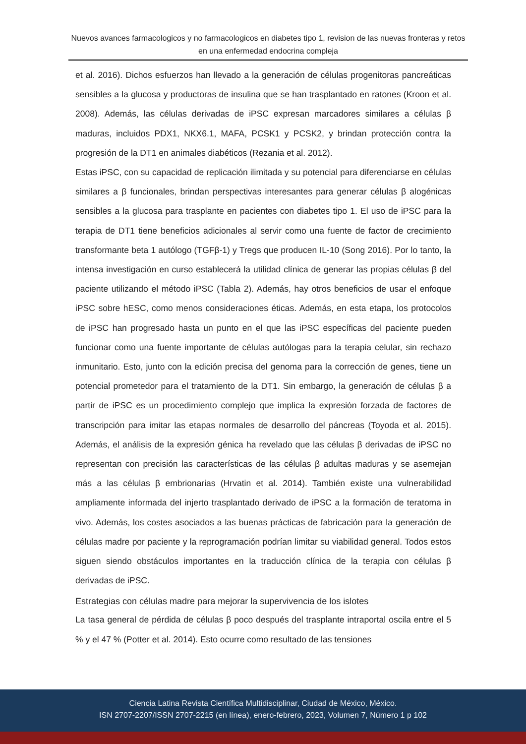Nuevos avances farmacologicos y no farmacologicos en diabetes tipo 1, revision de las nuevas fronteras y retos en una enfermedad endocrina compleja
et al. 2016). Dichos esfuerzos han llevado a la generación de células progenitoras pancreáticas sensibles a la glucosa y productoras de insulina que se han trasplantado en ratones (Kroon et al. 2008). Además, las células derivadas de iPSC expresan marcadores similares a células β maduras, incluidos PDX1, NKX6.1, MAFA, PCSK1 y PCSK2, y brindan protección contra la progresión de la DT1 en animales diabéticos (Rezania et al. 2012).
Estas iPSC, con su capacidad de replicación ilimitada y su potencial para diferenciarse en células similares a β funcionales, brindan perspectivas interesantes para generar células β alogénicas sensibles a la glucosa para trasplante en pacientes con diabetes tipo 1. El uso de iPSC para la terapia de DT1 tiene beneficios adicionales al servir como una fuente de factor de crecimiento transformante beta 1 autólogo (TGFβ-1) y Tregs que producen IL-10 (Song 2016). Por lo tanto, la intensa investigación en curso establecerá la utilidad clínica de generar las propias células β del paciente utilizando el método iPSC (Tabla 2). Además, hay otros beneficios de usar el enfoque iPSC sobre hESC, como menos consideraciones éticas. Además, en esta etapa, los protocolos de iPSC han progresado hasta un punto en el que las iPSC específicas del paciente pueden funcionar como una fuente importante de células autólogas para la terapia celular, sin rechazo inmunitario. Esto, junto con la edición precisa del genoma para la corrección de genes, tiene un potencial prometedor para el tratamiento de la DT1. Sin embargo, la generación de células β a partir de iPSC es un procedimiento complejo que implica la expresión forzada de factores de transcripción para imitar las etapas normales de desarrollo del páncreas (Toyoda et al. 2015). Además, el análisis de la expresión génica ha revelado que las células β derivadas de iPSC no representan con precisión las características de las células β adultas maduras y se asemejan más a las células β embrionarias (Hrvatin et al. 2014). También existe una vulnerabilidad ampliamente informada del injerto trasplantado derivado de iPSC a la formación de teratoma in vivo. Además, los costes asociados a las buenas prácticas de fabricación para la generación de células madre por paciente y la reprogramación podrían limitar su viabilidad general. Todos estos siguen siendo obstáculos importantes en la traducción clínica de la terapia con células β derivadas de iPSC.
Estrategias con células madre para mejorar la supervivencia de los islotes
La tasa general de pérdida de células β poco después del trasplante intraportal oscila entre el 5 % y el 47 % (Potter et al. 2014). Esto ocurre como resultado de las tensiones
Ciencia Latina Revista Científica Multidisciplinar, Ciudad de México, México.
ISN 2707-2207/ISSN 2707-2215 (en línea), enero-febrero, 2023, Volumen 7, Número 1 p 102